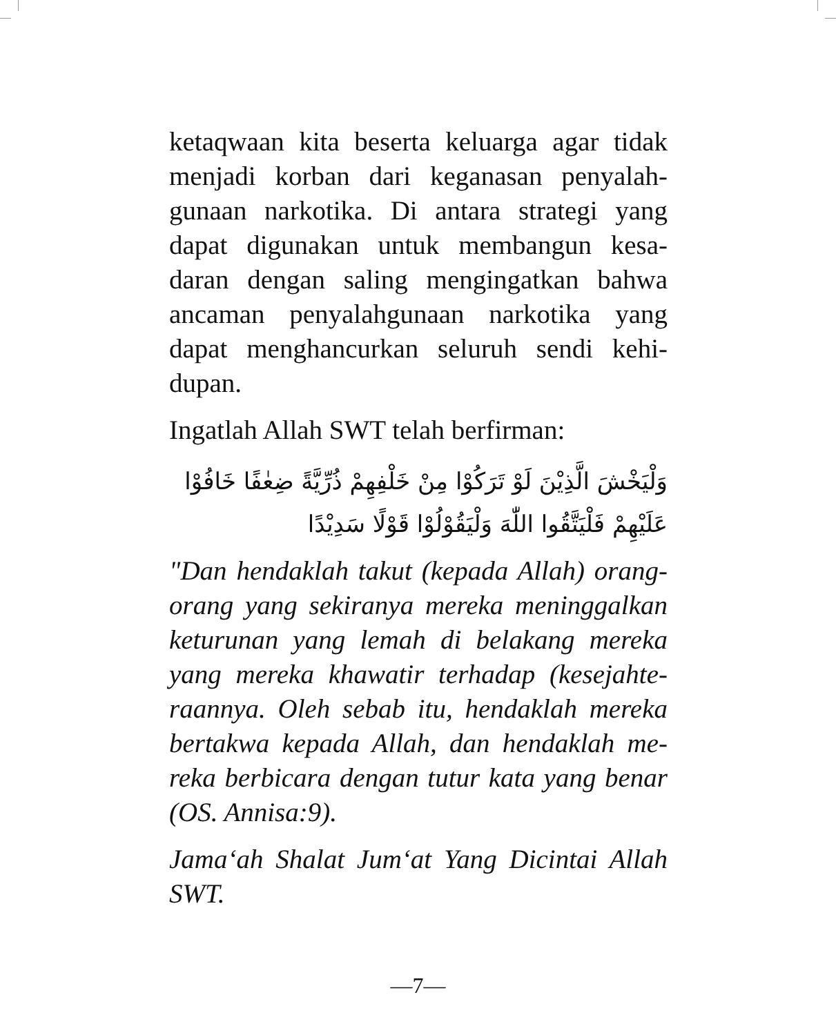ketaqwaan kita beserta keluarga agar tidak menjadi korban dari keganasan penyalah-gunaan narkotika. Di antara strategi yang dapat digunakan untuk membangun kesa-daran dengan saling mengingatkan bahwa ancaman penyalahgunaan narkotika yang dapat menghancurkan seluruh sendi kehi-dupan.
Ingatlah Allah SWT telah berfirman:
وَلْيَخْشَ الَّذِيْنَ لَوْ تَرَكُوْا مِنْ خَلْفِهِمْ ذُرِّيَّةً ضِعٰفًا خَافُوْا عَلَيْهِمْ فَلْيَتَّقُوا اللّٰهَ وَلْيَقُوْلُوْا قَوْلًا سَدِيْدًا
"Dan hendaklah takut (kepada Allah) orang-orang yang sekiranya mereka meninggalkan keturunan yang lemah di belakang mereka yang mereka khawatir terhadap (kesejahte-raannya. Oleh sebab itu, hendaklah mereka bertakwa kepada Allah, dan hendaklah me-reka berbicara dengan tutur kata yang benar (OS. Annisa:9).
Jama‘ah Shalat Jum‘at Yang Dicintai Allah SWT.
—7—